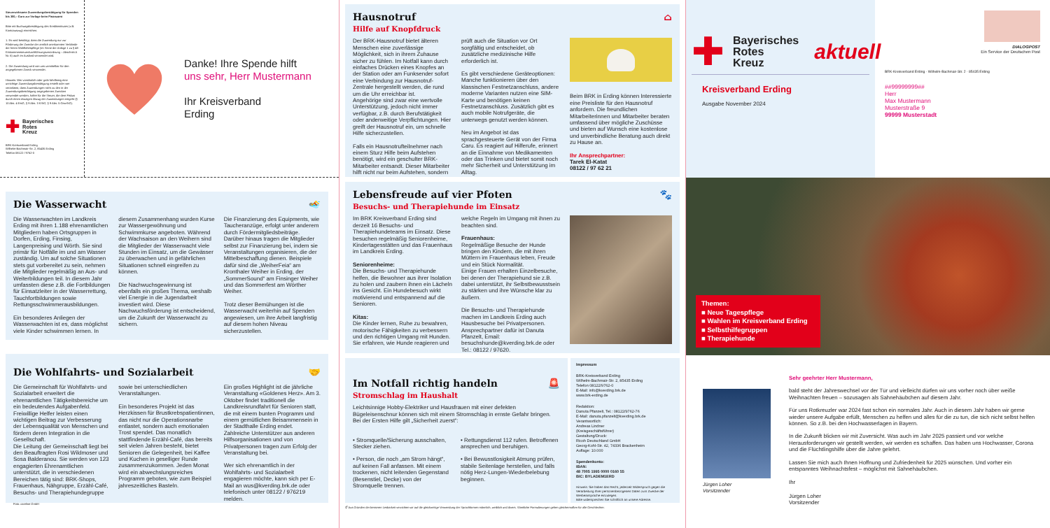Steuerwirksame Zuwendungsbestätigung für Spenden bis 300,– Euro zur Vorlage beim Finanzamt
Bitte mit Buchungsbestätigung des Kreditinstitutes (z.B. Kontoauszug) einreichen.
1. Es wird bestätigt, dass die Zuwendung nur zur Förderung der Zwecke der amtlich anerkannten Verbände der freien Wohlfahrtspflege (im Sinne der Anlage 1 zu § 48 Einkommensteuerdurchführungsverordnung – Abschnitt A Nr. 6) auch im Ausland verwendet wird.
2. Die Zuwendung wird von uns unmittelbar für den angegebenen Zweck verwendet.
Hinweis: Wer vorsätzlich oder grob fahrlässig eine unrichtige Zuwendungsbestätigung erstellt oder wer veranlasst, dass Zuwendungen nicht zu den in der Zuwendungsbestätigung angegebenen Zwecken verwendet werden, haftet für die Steuer, die dem Fiskus durch einen etwaigen Abzug der Zuwendungen entgeht (§ 10 Abs. 4 EstG, § 9 Abs. 3 KStG, § 9 Abs. 5 GewStG).
✚ Bayerisches
Rotes
Kreuz
BRK-Kreisverband Erding
Wilhelm-Bachmair-Str. 2, 85435 Erding
Telefon 08122 / 9762-0
Danke! Ihre Spende hilft
uns sehr, Herr Mustermann
Ihr Kreisverband
Erding
Die Wasserwacht 🏊
Die Wasserwachten im Landkreis Erding mit ihren 1.188 ehrenamtlichen Mitgliedern haben Ortsgruppen in Dorfen, Erding, Finsing, Langenpreising und Wörth. Sie sind primär für Notfälle im und am Wasser zuständig. Um auf solche Situationen stets gut vorbereitet zu sein, nehmen die Mitglieder regelmäßig an Aus- und Weiterbildungen teil. In diesem Jahr umfassten diese z.B. die Fortbildungen für Einsatzleiter in der Wasserrettung, Tauchfortbildungen sowie Rettungsschwimmerausbildungen.
Ein besonderes Anliegen der Wasserwachten ist es, dass möglichst viele Kinder schwimmen lernen. In diesem Zusammenhang wurden Kurse zur Wassergewöhnung und Schwimmkurse angeboten. Während der Wachsaison an den Weihern sind die Mitglieder der Wasserwacht viele Stunden im Einsatz, um die Gewässer zu überwachen und in gefährlichen Situationen schnell eingreifen zu können.
Die Nachwuchsgewinnung ist ebenfalls ein großes Thema, weshalb viel Energie in die Jugendarbeit investiert wird. Diese Nachwuchsförderung ist entscheidend, um die Zukunft der Wasserwacht zu sichern.
Die Finanzierung des Equipments, wie Taucheranzüge, erfolgt unter anderem durch Fördermitgliedsbeiträge. Darüber hinaus tragen die Mitglieder selbst zur Finanzierung bei, indem sie Veranstaltungen organisieren, die der Mittelbeschaffung dienen. Beispiele dafür sind die „WeiherFeia“ am Kronthaler Weiher in Erding, der „SommerSound“ am Finsinger Weiher und das Sommerfest am Wörther Weiher.
Trotz dieser Bemühungen ist die Wasserwacht weiterhin auf Spenden angewiesen, um ihre Arbeit langfristig auf diesem hohen Niveau sicherzustellen.
Die Wohlfahrts- und Sozialarbeit 🤝
Die Gemeinschaft für Wohlfahrts- und Sozialarbeit erweitert die ehrenamtlichen Tätigkeitsbereiche um ein bedeutendes Aufgabenfeld. Freiwillige Helfer leisten einen wichtigen Beitrag zur Verbesserung der Lebensqualität von Menschen und fördern deren Integration in die Gesellschaft.
Die Leitung der Gemeinschaft liegt bei den Beauftragten Rosi Wildmoser und Sosa Balderanou. Sie werden von 123 engagierten Ehrenamtlichen unterstützt, die in verschiedenen Bereichen tätig sind: BRK-Shops, Frauenhaus, Nähgruppe, Erzähl-Café, Besuchs- und Therapiehundegruppe sowie bei unterschiedlichen Veranstaltungen.
Ein besonderes Projekt ist das Herzkissen für Brustkrebspatientinnen, das nicht nur die Operationsnarbe entlastet, sondern auch emotionalen Trost spendet. Das monatlich stattfindende Erzähl-Café, das bereits seit vielen Jahren besteht, bietet Senioren die Gelegenheit, bei Kaffee und Kuchen in geselliger Runde zusammenzukommen. Jeden Monat wird ein abwechslungsreiches Programm geboten, wie zum Beispiel jahreszeitliches Basteln.
Ein großes Highlight ist die jährliche Veranstaltung «Goldenes Herz». Am 3. Oktober findet traditionell die Landkreisrundfahrt für Senioren statt, die mit einem bunten Programm und einem gemütlichen Beisammensein in der Stadthalle Erding endet. Zahlreiche Unterstützer aus anderen Hilfsorganisationen und von Privatpersonen tragen zum Erfolg der Veranstaltung bei.
Wer sich ehrenamtlich in der Wohlfahrts- und Sozialarbeit engagieren möchte, kann sich per E-Mail an wus@kverding.brk.de oder telefonisch unter 08122 / 976219 melden.
Foto: careline GmbH
Hausnotruf ⌂
Hilfe auf Knopfdruck
Der BRK-Hausnotruf bietet älteren Menschen eine zuverlässige Möglichkeit, sich in ihrem Zuhause sicher zu fühlen. Im Notfall kann durch einfaches Drücken eines Knopfes an der Station oder am Funksender sofort eine Verbindung zur Hausnotruf-Zentrale hergestellt werden, die rund um die Uhr erreichbar ist.
Angehörige sind zwar eine wertvolle Unterstützung, jedoch nicht immer verfügbar, z.B. durch Berufstätigkeit oder anderweitige Verpflichtungen. Hier greift der Hausnotruf ein, um schnelle Hilfe sicherzustellen.
Falls ein Hausnotrufteilnehmer nach einem Sturz Hilfe beim Aufstehen benötigt, wird ein geschulter BRK-Mitarbeiter entsandt. Dieser Mitarbeiter hilft nicht nur beim Aufstehen, sondern prüft auch die Situation vor Ort sorgfältig und entscheidet, ob zusätzliche medizinische Hilfe erforderlich ist.
Es gibt verschiedene Geräteoptionen: Manche funktionieren über den klassischen Festnetzanschluss, andere moderne Varianten nutzen eine SIM-Karte und benötigen keinen Festnetzanschluss. Zusätzlich gibt es auch mobile Notrufgeräte, die unterwegs genutzt werden können.
Neu im Angebot ist das sprachgesteuerte Gerät von der Firma Caru. Es reagiert auf Hilferufe, erinnert an die Einnahme von Medikamenten oder das Trinken und bietet somit noch mehr Sicherheit und Unterstützung im Alltag.
Beim BRK in Erding können Interessierte eine Preisliste für den Hausnotruf anfordern. Die freundlichen Mitarbeiterinnen und Mitarbeiter beraten umfassend über mögliche Zuschüsse und bieten auf Wunsch eine kostenlose und unverbindliche Beratung auch direkt zu Hause an.
Ihr Ansprechpartner:
Tarek El-Katat
08122 / 97 62 21
Lebensfreude auf vier Pfoten 🐾
Besuchs- und Therapiehunde im Einsatz
Im BRK Kreisverband Erding sind derzeit 16 Besuchs- und Therapiehundeteams im Einsatz. Diese besuchen regelmäßig Seniorenheime, Kindertagesstätten und das Frauenhaus im Landkreis Erding.
Seniorenheime:
Die Besuchs- und Therapiehunde helfen, die Bewohner aus ihrer Isolation zu holen und zaubern ihnen ein Lächeln ins Gesicht. Ein Hundebesuch wirkt motivierend und entspannend auf die Senioren.
Kitas:
Die Kinder lernen, Ruhe zu bewahren, motorische Fähigkeiten zu verbessern und den richtigen Umgang mit Hunden. Sie erfahren, wie Hunde reagieren und welche Regeln im Umgang mit ihnen zu beachten sind.
Frauenhaus:
Regelmäßige Besuche der Hunde bringen den Kindern, die mit ihren Müttern im Frauenhaus leben, Freude und ein Stück Normalität.
Einige Frauen erhalten Einzelbesuche, bei denen der Therapiehund sie z.B. dabei unterstützt, ihr Selbstbewusstsein zu stärken und ihre Wünsche klar zu äußern.
Die Besuchs- und Therapiehunde machen im Landkreis Erding auch Hausbesuche bei Privatpersonen. Ansprechpartner dafür ist Danuta Pfanzelt, Email: besuchshunde@kverding.brk.de oder Tel.: 08122 / 97620.
Im Notfall richtig handeln 🚨
Stromschlag im Haushalt
Leichtsinnige Hobby-Elektriker und Hausfrauen mit einer defekten Bügeleisenschnur können sich mit einem Stromschlag in ernste Gefahr bringen. Bei der Ersten Hilfe gilt „Sicherheit zuerst“:
• Stromquelle/Sicherung ausschalten, Stecker ziehen.
• Person, die noch „am Strom hängt“, auf keinen Fall anfassen. Mit einem trockenen, nicht leitenden Gegenstand (Besenstiel, Decke) von der Stromquelle trennen.
• Rettungsdienst 112 rufen. Betroffenen ansprechen und beruhigen.
• Bei Bewusstlosigkeit Atmung prüfen, stabile Seitenlage herstellen, und falls nötig Herz-Lungen-Wiederbelebung beginnen.
Impressum
BRK-Kreisverband Erding
Wilhelm-Bachmair-Str. 2, 85435 Erding
Telefon 08122/9762-0
E-Mail: info@kverding.brk.de
www.brk-erding.de
Redaktion:
Danuta Pfanzelt, Tel.: 08122/9762-76
E-Mail: danuta.pfanzelt@kverding.brk.de
Verantwortlich:
Andreas Lindner
(Kreisgeschäftsführer)
Gestaltung/Druck:
Ricoh Deutschland GmbH
Georg-Kohl-Str. 42, 74336 Brackenheim
Auflage: 10.000
Spendenkonto:
IBAN:
48 7005 1995 0000 0160 55
BIC: BYLADEM1ERD
Hinweis: Sie haben das Recht, jederzeit Widerspruch gegen die Verarbeitung Ihrer personenbezogenen Daten zum Zwecke der Werbeansprache einzulegen.
Bitte widersprechen Sie schriftlich an unsere Adresse.
⚥ Aus Gründen der besseren Lesbarkeit verzichten wir auf die gleichzeitige Verwendung der Sprachformen männlich, weiblich und divers. Sämtliche Formulierungen gelten gleichermaßen für alle Geschlechter.
✚ Bayerisches
Rotes
Kreuz aktuell
Kreisverband Erding
Ausgabe November 2024
DIALOGPOST
Ein Service der Deutschen Post
BRK-Kreisverband Erding · Wilhelm-Bachmair-Str. 2 · 85435 Erding
##99999999##
Herr
Max Mustermann
Musterstraße 9
99999 Musterstadt
Themen:
■ Neue Tagespflege
■ Wahlen im Kreisverband Erding
■ Selbsthilfegruppen
■ Therapiehunde
Jürgen Loher
Vorsitzender
Sehr geehrter Herr Mustermann,
bald steht der Jahreswechsel vor der Tür und vielleicht dürfen wir uns vorher noch über weiße Weihnachten freuen – sozusagen als Sahnehäubchen auf diesem Jahr.
Für uns Rotkreuzler war 2024 fast schon ein normales Jahr. Auch in diesem Jahr haben wir gerne wieder unsere Aufgabe erfüllt, Menschen zu helfen und alles für die zu tun, die sich nicht selbst helfen können. So z.B. bei den Hochwasserlagen in Bayern.
In die Zukunft blicken wir mit Zuversicht. Was auch im Jahr 2025 passiert und vor welche Herausforderungen wir gestellt werden, wir werden es schaffen. Das haben uns Hochwasser, Corona und die Flüchtlingshilfe über die Jahre gelehrt.
Lassen Sie mich auch Ihnen Hoffnung und Zufriedenheit für 2025 wünschen. Und vorher ein entspanntes Weihnachtsfest – möglichst mit Sahnehäubchen.
Ihr
Jürgen Loher
Vorsitzender